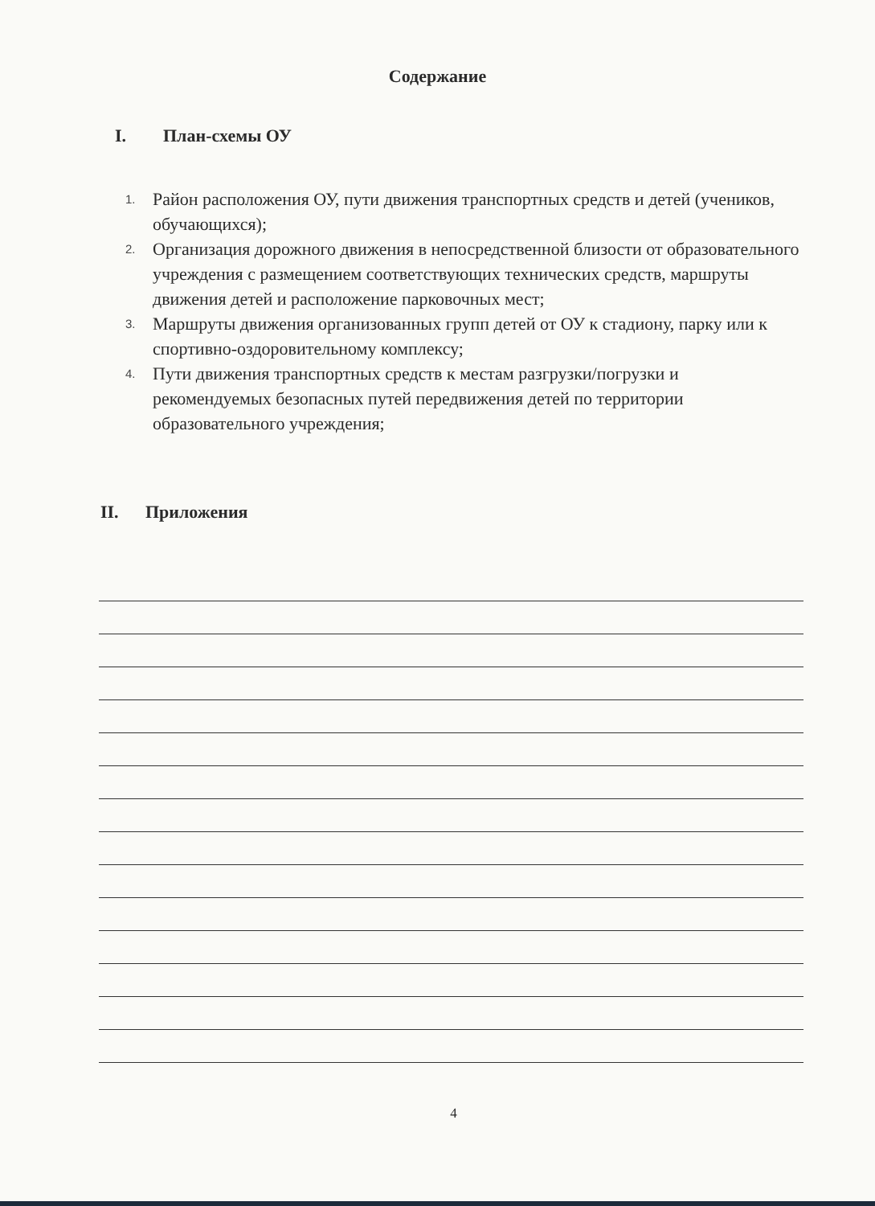Содержание
I. План-схемы ОУ
1. Район расположения ОУ, пути движения транспортных средств и детей (учеников, обучающихся);
2. Организация дорожного движения в непосредственной близости от образовательного учреждения с размещением соответствующих технических средств, маршруты движения детей и расположение парковочных мест;
3. Маршруты движения организованных групп детей от ОУ к стадиону, парку или к спортивно-оздоровительному комплексу;
4. Пути движения транспортных средств к местам разгрузки/погрузки и рекомендуемых безопасных путей передвижения детей по территории образовательного учреждения;
II. Приложения
4